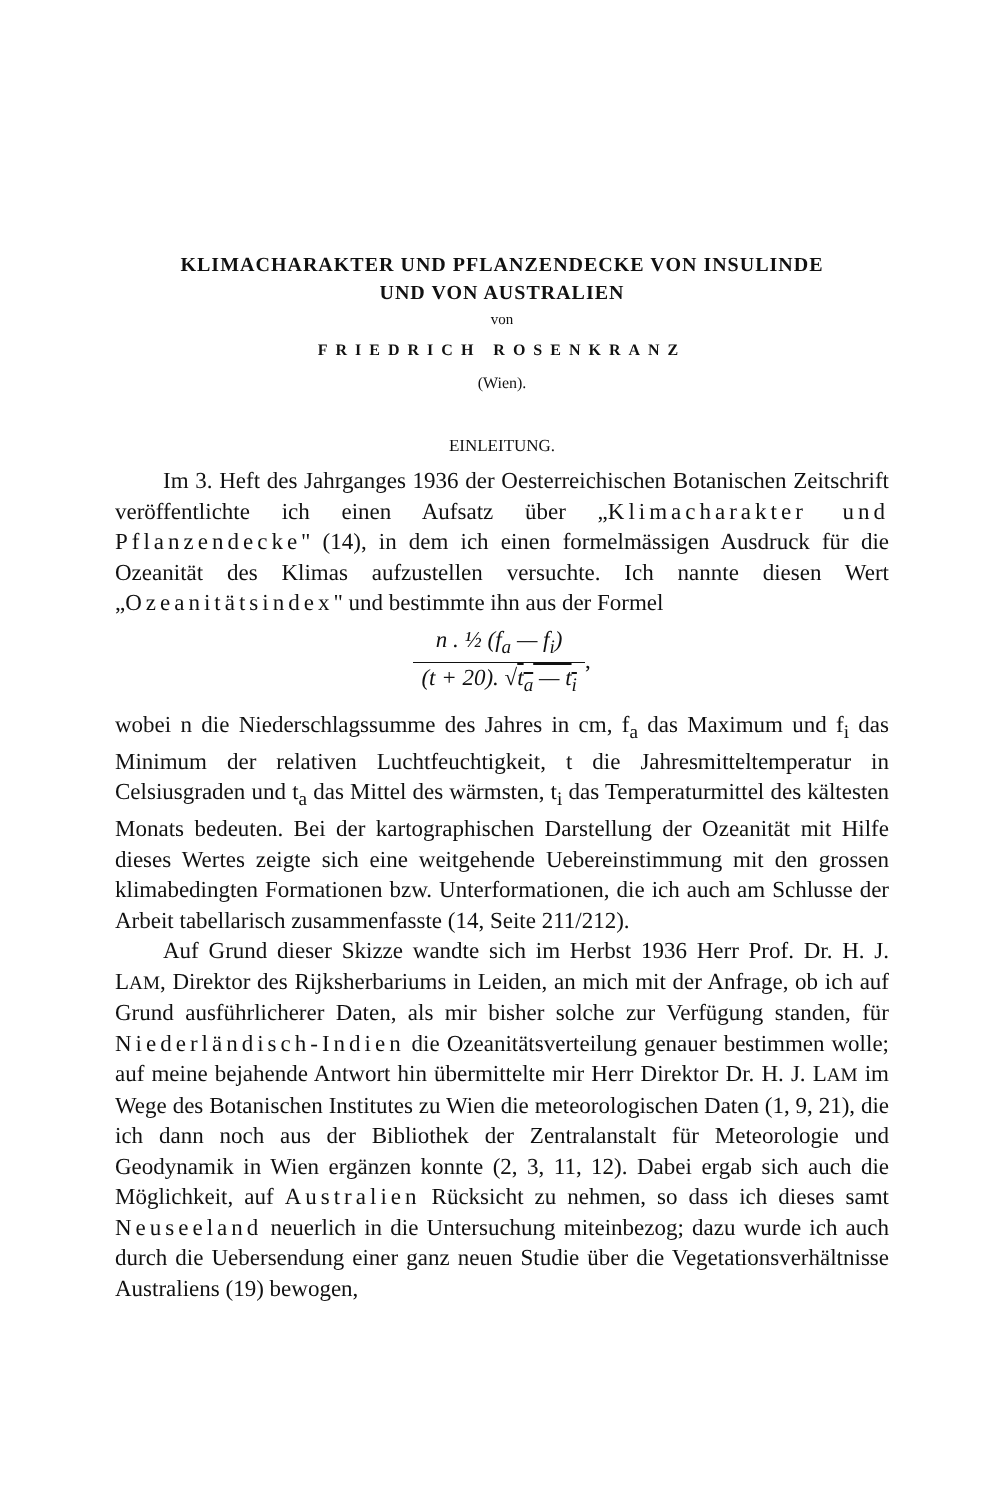KLIMACHARAKTER UND PFLANZENDECKE VON INSULINDE
UND VON AUSTRALIEN
von
FRIEDRICH ROSENKRANZ
(Wien).
EINLEITUNG.
Im 3. Heft des Jahrganges 1936 der Oesterreichischen Botanischen Zeitschrift veröffentlichte ich einen Aufsatz über „Klimacharakter und Pflanzendecke" (14), in dem ich einen formelmässigen Ausdruck für die Ozeanität des Klimas aufzustellen versuchte. Ich nannte diesen Wert „Ozeanitätsindex" und bestimmte ihn aus der Formel
n . ½ (f<sub>a</sub> — f<sub>i</sub>) (t + 20). √t<sub>a</sub> — t<sub>i</sub>,
wobei n die Niederschlagssumme des Jahres in cm, f<sub>a</sub> das Maximum und f<sub>i</sub> das Minimum der relativen Luchtfeuchtigkeit, t die Jahresmitteltemperatur in Celsiusgraden und t<sub>a</sub> das Mittel des wärmsten, t<sub>i</sub> das Temperaturmittel des kältesten Monats bedeuten. Bei der kartographischen Darstellung der Ozeanität mit Hilfe dieses Wertes zeigte sich eine weitgehende Uebereinstimmung mit den grossen klimabedingten Formationen bzw. Unterformationen, die ich auch am Schlusse der Arbeit tabellarisch zusammenfasste (14, Seite 211/212).
Auf Grund dieser Skizze wandte sich im Herbst 1936 Herr Prof. Dr. H. J. LAM, Direktor des Rijksherbariums in Leiden, an mich mit der Anfrage, ob ich auf Grund ausführlicherer Daten, als mir bisher solche zur Verfügung standen, für Niederländisch-Indien die Ozeanitätsverteilung genauer bestimmen wolle; auf meine bejahende Antwort hin übermittelte mir Herr Direktor Dr. H. J. LAM im Wege des Botanischen Institutes zu Wien die meteorologischen Daten (1, 9, 21), die ich dann noch aus der Bibliothek der Zentralanstalt für Meteorologie und Geodynamik in Wien ergänzen konnte (2, 3, 11, 12). Dabei ergab sich auch die Möglichkeit, auf Australien Rücksicht zu nehmen, so dass ich dieses samt Neuseeland neuerlich in die Untersuchung miteinbezog; dazu wurde ich auch durch die Uebersendung einer ganz neuen Studie über die Vegetationsverhältnisse Australiens (19) bewogen,